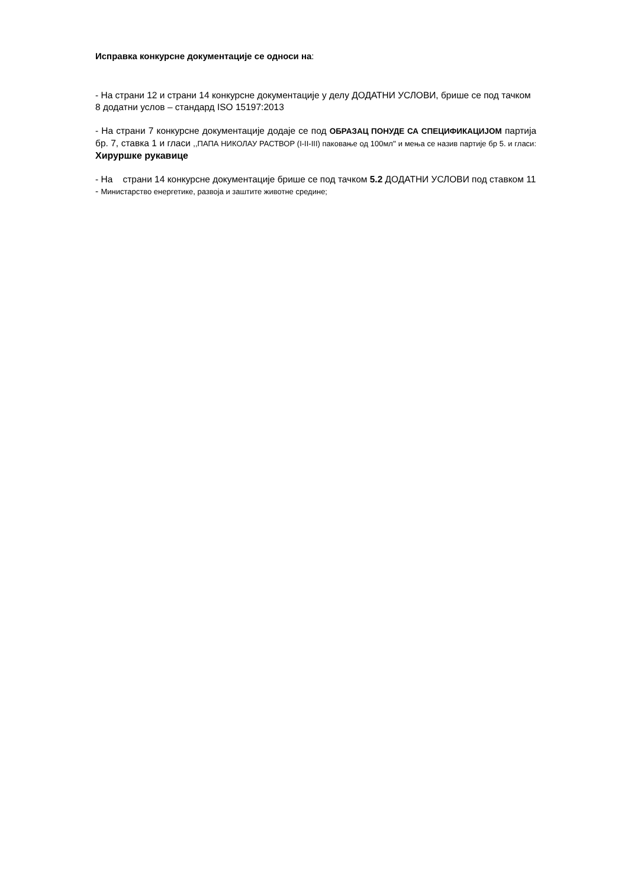Исправка конкурсне документације се односи на:
- На страни 12 и страни 14 конкурсне документације у делу ДОДАТНИ УСЛОВИ, брише се под тачком 8 додатни услов – стандард ISO 15197:2013
- На страни 7 конкурсне документације додаје се под ОБРАЗАЦ ПОНУДЕ СА СПЕЦИФИКАЦИЈОМ партија бр. 7, ставка 1 и гласи ,,ПАПА НИКОЛАУ РАСТВОР (I-II-III) паковање од 100мл'' и мења се назив партије бр 5. и гласи: Хируршке рукавице
- На страни 14 конкурсне документације брише се под тачком 5.2 ДОДАТНИ УСЛОВИ под ставком 11 - Министарство енергетике, развоја и заштите животне средине;